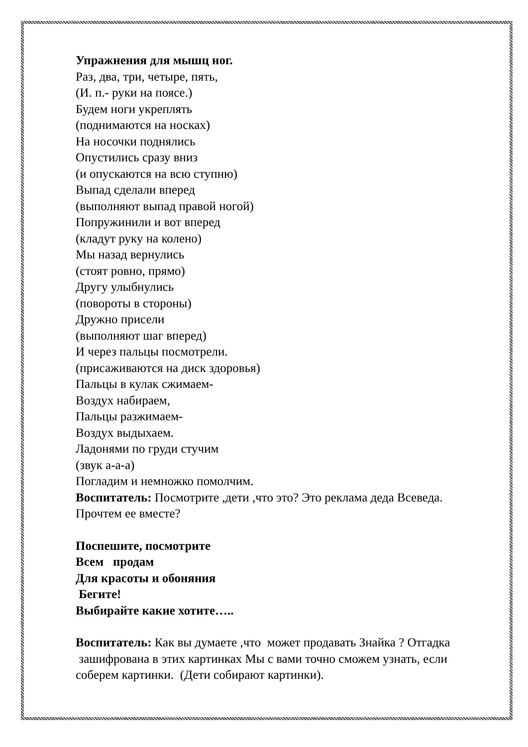Упражнения для мышц ног.
Раз, два, три, четыре, пять,
(И. п.- руки на поясе.)
Будем ноги укреплять
(поднимаются на носках)
На носочки поднялись
Опустились сразу вниз
(и опускаются на всю ступню)
Выпад сделали вперед
(выполняют выпад правой ногой)
Попружинили и вот вперед
(кладут руку на колено)
Мы назад вернулись
(стоят ровно, прямо)
Другу улыбнулись
(повороты в стороны)
Дружно присели
(выполняют шаг вперед)
И через пальцы посмотрели.
(присаживаются на диск здоровья)
Пальцы в кулак сжимаем-
Воздух набираем,
Пальцы разжимаем-
Воздух выдыхаем.
Ладонями по груди стучим
(звук а-а-а)
Погладим и немножко помолчим.
Воспитатель: Посмотрите ,дети ,что это? Это реклама деда Всеведа. Прочтем ее вместе?
Поспешите, посмотрите
Всем продам
Для красоты и обоняния
Бегите!
Выбирайте какие хотите…..
Воспитатель: Как вы думаете ,что может продавать Знайка ? Отгадка зашифрована в этих картинках Мы с вами точно сможем узнать, если соберем картинки. (Дети собирают картинки).